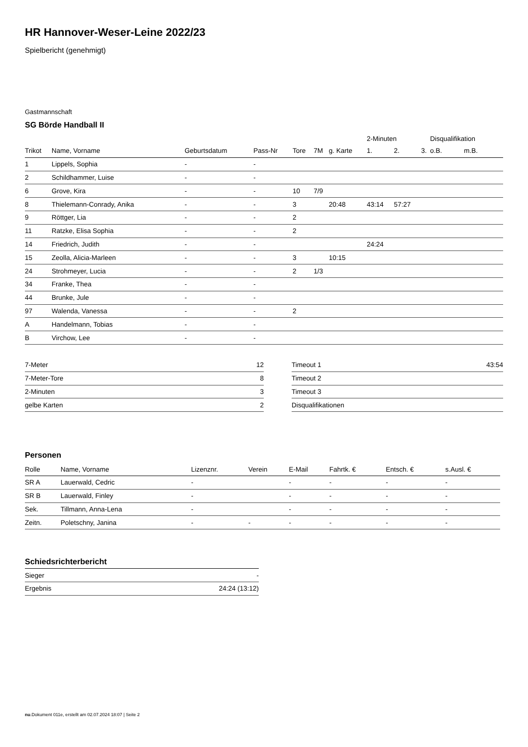HR Hannover-Weser-Leine 2022/23
Spielbericht (genehmigt)
Gastmannschaft
SG Börde Handball II
| | | | | | | | 2-Minuten | | | Disqualifikation | |
| Trikot | Name, Vorname | Geburtsdatum | Pass-Nr | Tore | 7M | g. Karte | 1. | 2. | 3. | o.B. | m.B. |
| 1 | Lippels, Sophia | - | - | | | | | | | | |
| 2 | Schildhammer, Luise | - | - | | | | | | | | |
| 6 | Grove, Kira | - | - | 10 | 7/9 | | | | | | |
| 8 | Thielemann-Conrady, Anika | - | - | 3 | | 20:48 | 43:14 | 57:27 | | | |
| 9 | Röttger, Lia | - | - | 2 | | | | | | | |
| 11 | Ratzke, Elisa Sophia | - | - | 2 | | | | | | | |
| 14 | Friedrich, Judith | - | - | | | | 24:24 | | | | |
| 15 | Zeolla, Alicia-Marleen | - | - | 3 | | 10:15 | | | | | |
| 24 | Strohmeyer, Lucia | - | - | 2 | 1/3 | | | | | | |
| 34 | Franke, Thea | - | - | | | | | | | | |
| 44 | Brunke, Jule | - | - | | | | | | | | |
| 97 | Walenda, Vanessa | - | - | 2 | | | | | | | |
| A | Handelmann, Tobias | - | - | | | | | | | | |
| B | Virchow, Lee | - | - | | | | | | | | |
| 7-Meter | 12 |
| 7-Meter-Tore | 8 |
| 2-Minuten | 3 |
| gelbe Karten | 2 |
| Timeout 1 | 43:54 |
| Timeout 2 | |
| Timeout 3 | |
| Disqualifikationen | |
Personen
| Rolle | Name, Vorname | Lizenznr. | Verein | E-Mail | Fahrtk. € | Entsch. € | s.Ausl. € |
| --- | --- | --- | --- | --- | --- | --- | --- |
| SR A | Lauerwald, Cedric | - | | - | - | - | - |
| SR B | Lauerwald, Finley | - | | - | - | - | - |
| Sek. | Tillmann, Anna-Lena | - | | - | - | - | - |
| Zeitn. | Poletschny, Janina | - | - | - | - | - | - |
Schiedsrichterbericht
| Sieger | - |
| Ergebnis | 24:24 (13:12) |
nu.Dokument 011e, erstellt am 02.07.2024 18:07 | Seite 2